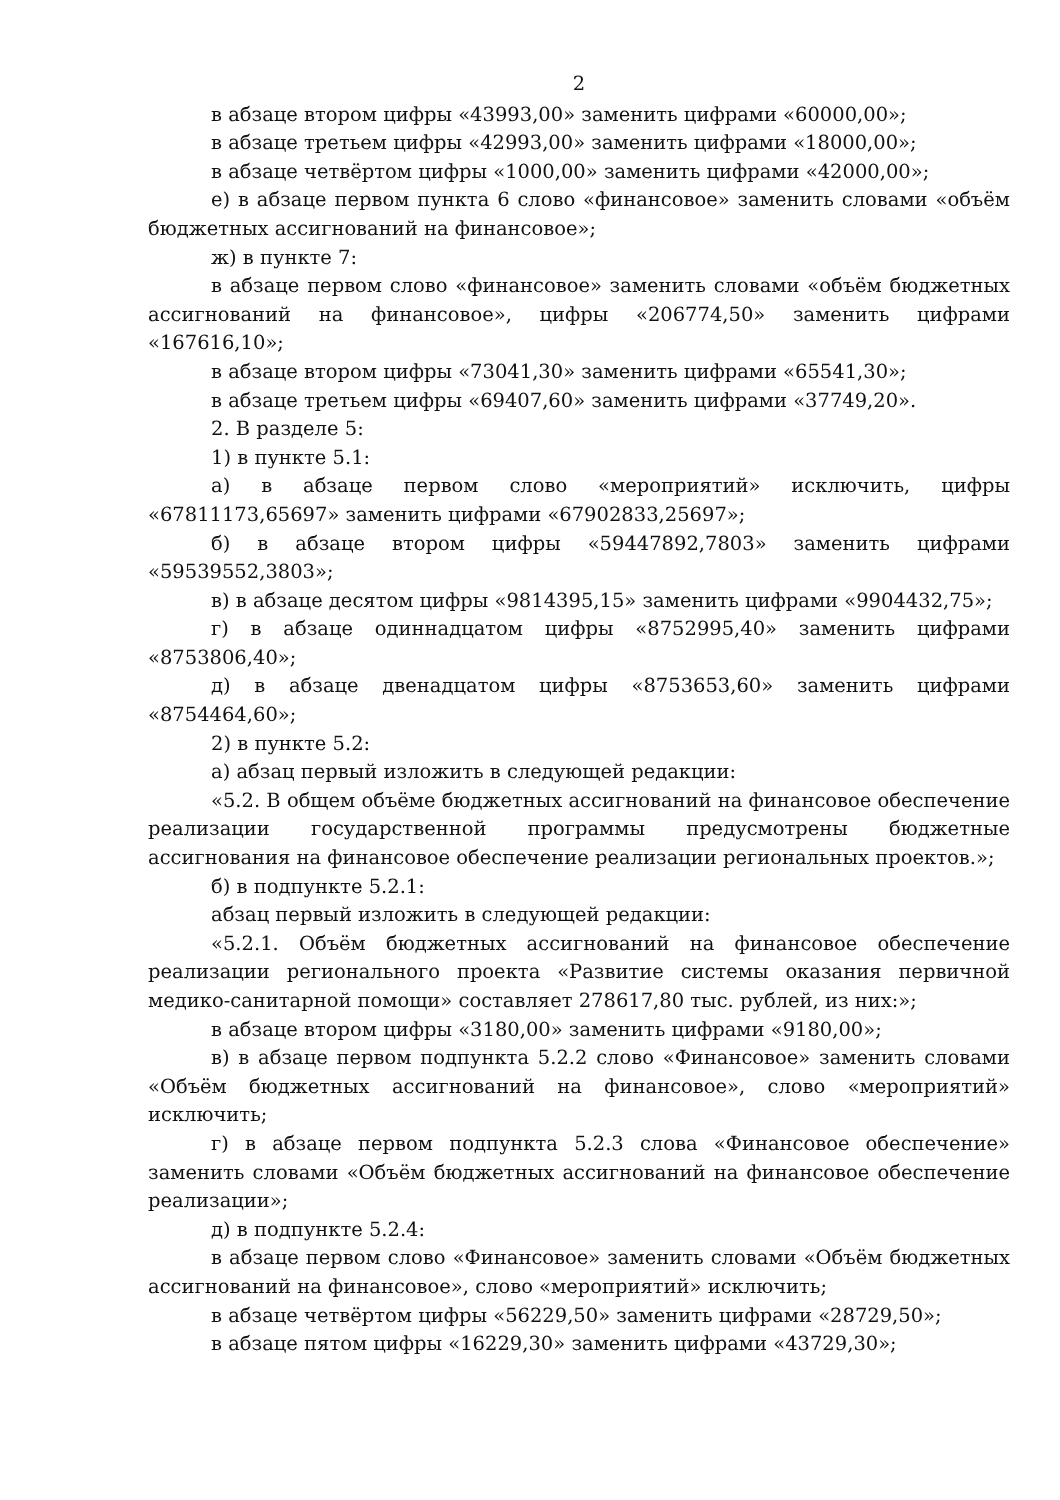2
в абзаце втором цифры «43993,00» заменить цифрами «60000,00»;
в абзаце третьем цифры «42993,00» заменить цифрами «18000,00»;
в абзаце четвёртом цифры «1000,00» заменить цифрами «42000,00»;
е) в абзаце первом пункта 6 слово «финансовое» заменить словами «объём бюджетных ассигнований на финансовое»;
ж) в пункте 7:
в абзаце первом слово «финансовое» заменить словами «объём бюджетных ассигнований на финансовое», цифры «206774,50» заменить цифрами «167616,10»;
в абзаце втором цифры «73041,30» заменить цифрами «65541,30»;
в абзаце третьем цифры «69407,60» заменить цифрами «37749,20».
2. В разделе 5:
1) в пункте 5.1:
а) в абзаце первом слово «мероприятий» исключить, цифры «67811173,65697» заменить цифрами «67902833,25697»;
б) в абзаце втором цифры «59447892,7803» заменить цифрами «59539552,3803»;
в) в абзаце десятом цифры «9814395,15» заменить цифрами «9904432,75»;
г) в абзаце одиннадцатом цифры «8752995,40» заменить цифрами «8753806,40»;
д) в абзаце двенадцатом цифры «8753653,60» заменить цифрами «8754464,60»;
2) в пункте 5.2:
а) абзац первый изложить в следующей редакции:
«5.2. В общем объёме бюджетных ассигнований на финансовое обеспечение реализации государственной программы предусмотрены бюджетные ассигнования на финансовое обеспечение реализации региональных проектов.»;
б) в подпункте 5.2.1:
абзац первый изложить в следующей редакции:
«5.2.1. Объём бюджетных ассигнований на финансовое обеспечение реализации регионального проекта «Развитие системы оказания первичной медико-санитарной помощи» составляет 278617,80 тыс. рублей, из них:»;
в абзаце втором цифры «3180,00» заменить цифрами «9180,00»;
в) в абзаце первом подпункта 5.2.2 слово «Финансовое» заменить словами «Объём бюджетных ассигнований на финансовое», слово «мероприятий» исключить;
г) в абзаце первом подпункта 5.2.3 слова «Финансовое обеспечение» заменить словами «Объём бюджетных ассигнований на финансовое обеспечение реализации»;
д) в подпункте 5.2.4:
в абзаце первом слово «Финансовое» заменить словами «Объём бюджетных ассигнований на финансовое», слово «мероприятий» исключить;
в абзаце четвёртом цифры «56229,50» заменить цифрами «28729,50»;
в абзаце пятом цифры «16229,30» заменить цифрами «43729,30»;